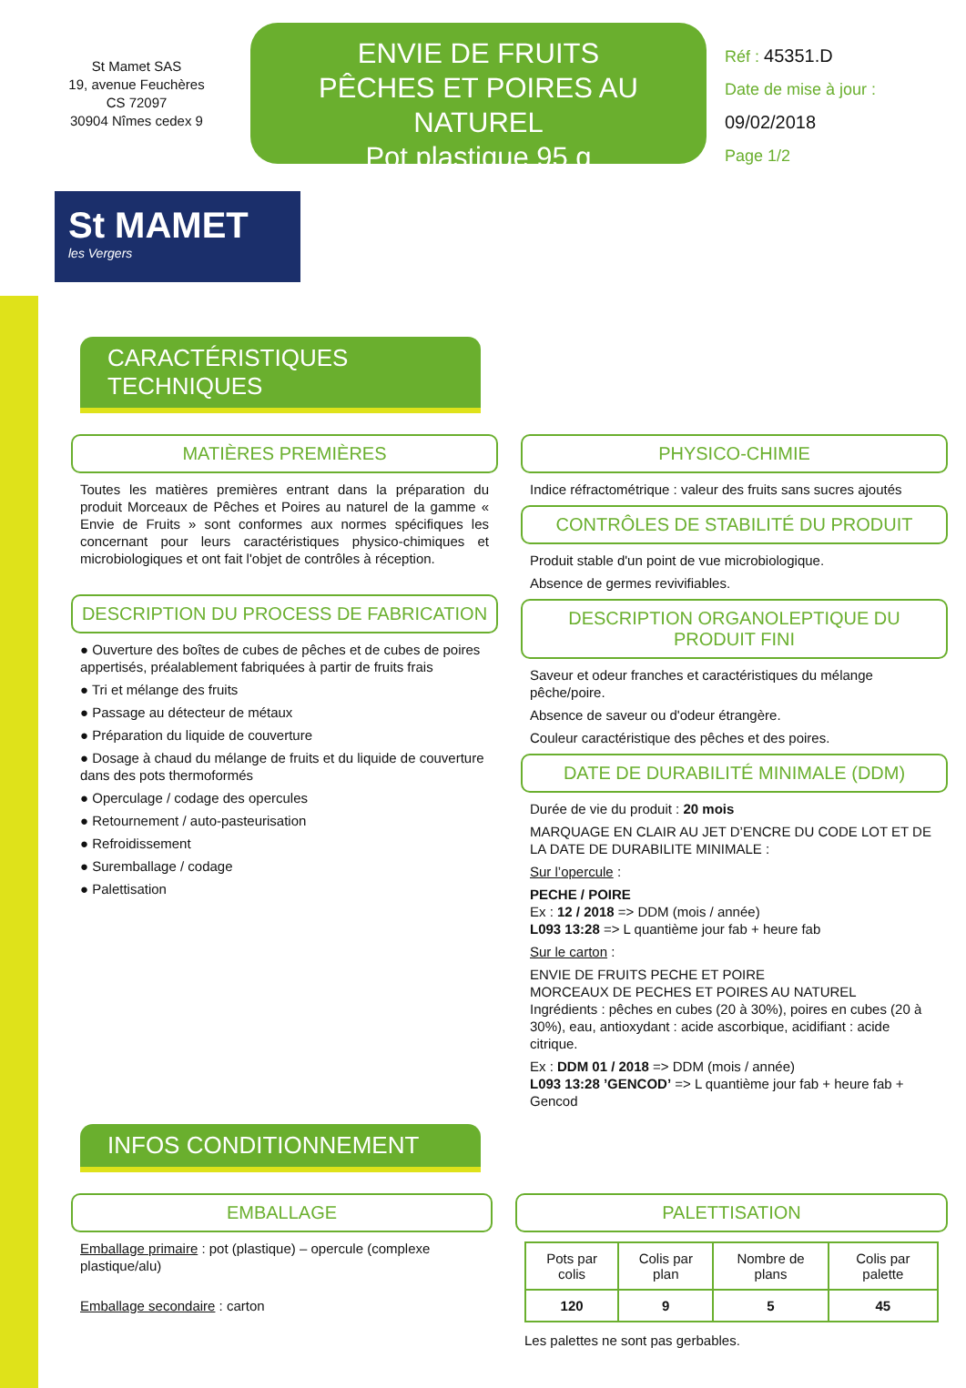St Mamet SAS
19, avenue Feuchères
CS 72097
30904 Nîmes cedex 9
ENVIE DE FRUITS
PÊCHES ET POIRES AU NATUREL
Pot plastique 95 g
Réf : 45351.D
Date de mise à jour :
09/02/2018
Page 1/2
St MAMET
les Vergers
CARACTÉRISTIQUES TECHNIQUES
MATIÈRES PREMIÈRES
Toutes les matières premières entrant dans la préparation du produit Morceaux de Pêches et Poires au naturel de la gamme « Envie de Fruits » sont conformes aux normes spécifiques les concernant pour leurs caractéristiques physico-chimiques et microbiologiques et ont fait l'objet de contrôles à réception.
DESCRIPTION DU PROCESS DE FABRICATION
● Ouverture des boîtes de cubes de pêches et de cubes de poires appertisés, préalablement fabriquées à partir de fruits frais
● Tri et mélange des fruits
● Passage au détecteur de métaux
● Préparation du liquide de couverture
● Dosage à chaud du mélange de fruits et du liquide de couverture dans des pots thermoformés
● Operculage / codage des opercules
● Retournement / auto-pasteurisation
● Refroidissement
● Suremballage / codage
● Palettisation
PHYSICO-CHIMIE
Indice réfractométrique : valeur des fruits sans sucres ajoutés
CONTRÔLES DE STABILITÉ DU PRODUIT
Produit stable d'un point de vue microbiologique.
Absence de germes revivifiables.
DESCRIPTION ORGANOLEPTIQUE DU PRODUIT FINI
Saveur et odeur franches et caractéristiques du mélange pêche/poire.
Absence de saveur ou d'odeur étrangère.
Couleur caractéristique des pêches et des poires.
DATE DE DURABILITÉ MINIMALE (DDM)
Durée de vie du produit : 20 mois
MARQUAGE EN CLAIR AU JET D’ENCRE DU CODE LOT ET DE LA DATE DE DURABILITE MINIMALE :
Sur l’opercule :
PECHE / POIRE
Ex : 12 / 2018 => DDM (mois / année)
L093 13:28 => L quantième jour fab + heure fab
Sur le carton :
ENVIE DE FRUITS PECHE ET POIRE
MORCEAUX DE PECHES ET POIRES AU NATUREL
Ingrédients : pêches en cubes (20 à 30%), poires en cubes (20 à 30%), eau, antioxydant : acide ascorbique, acidifiant : acide citrique.
Ex : DDM 01 / 2018 => DDM (mois / année)
L093 13:28 ’GENCOD’ => L quantième jour fab + heure fab + Gencod
INFOS CONDITIONNEMENT
EMBALLAGE
Emballage primaire : pot (plastique) – opercule (complexe plastique/alu)
Emballage secondaire : carton
PALETTISATION
| Pots par colis | Colis par plan | Nombre de plans | Colis par palette |
| --- | --- | --- | --- |
| 120 | 9 | 5 | 45 |
Les palettes ne sont pas gerbables.